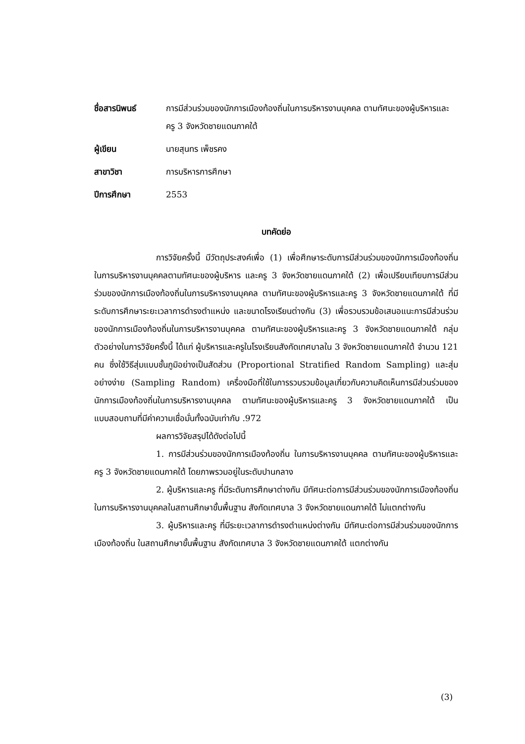ชื่อสารนิพนธ์
การมีส่วนร่วมของนักการเมืองท้องถิ่นในการบริหารงานบุคคล ตามทัศนะของผู้บริหารและครู 3 จังหวัดชายแดนภาคใต้
ผู้เขียน
นายสุนทร เพ็ชรคง
สาขาวิชา
การบริหารการศึกษา
ปีการศึกษา
2553
บทคัดย่อ
การวิจัยครั้งนี้ มีวัตถุประสงค์เพื่อ (1) เพื่อศึกษาระดับการมีส่วนร่วมของนักการเมืองท้องถิ่น ในการบริหารงานบุคคลตามทัศนะของผู้บริหาร และครู 3 จังหวัดชายแดนภาคใต้ (2) เพื่อเปรียบเทียบการมีส่วนร่วมของนักการเมืองท้องถิ่นในการบริหารงานบุคคล ตามทัศนะของผู้บริหารและครู 3 จังหวัดชายแดนภาคใต้ ที่มีระดับการศึกษาระยะเวลาการดำรงตำแหน่ง และขนาดโรงเรียนต่างกัน (3) เพื่อรวบรวมข้อเสนอแนะการมีส่วนร่วมของนักการเมืองท้องถิ่นในการบริหารงานบุคคล ตามทัศนะของผู้บริหารและครู 3 จังหวัดชายแดนภาคใต้ กลุ่มตัวอย่างในการวิจัยครั้งนี้ ได้แก่ ผู้บริหารและครูในโรงเรียนสังกัดเทศบาลใน 3 จังหวัดชายแดนภาคใต้ จำนวน 121 คน ซึ่งใช้วิธีสุ่มแบบชั้นภูมิอย่างเป็นสัดส่วน (Proportional Stratified Random Sampling) และสุ่มอย่างง่าย (Sampling Random) เครื่องมือที่ใช้ในการรวบรวมข้อมูลเกี่ยวกับความคิดเห็นการมีส่วนร่วมของนักการเมืองท้องถิ่นในการบริหารงานบุคคล ตามทัศนะของผู้บริหารและครู 3 จังหวัดชายแดนภาคใต้ เป็นแบบสอบถามที่มีค่าความเชื่อมั่นทั้งฉบับเท่ากับ .972
ผลการวิจัยสรุปได้ดังต่อไปนี้
1. การมีส่วนร่วมของนักการเมืองท้องถิ่น ในการบริหารงานบุคคล ตามทัศนะของผู้บริหารและครู 3 จังหวัดชายแดนภาคใต้ โดยภาพรวมอยู่ในระดับปานกลาง
2. ผู้บริหารและครู ที่มีระดับการศึกษาต่างกัน มีทัศนะต่อการมีส่วนร่วมของนักการเมืองท้องถิ่น ในการบริหารงานบุคคลในสถานศึกษาขั้นพื้นฐาน สังกัดเทศบาล 3 จังหวัดชายแดนภาคใต้ ไม่แตกต่างกัน
3. ผู้บริหารและครู ที่มีระยะเวลาการดำรงตำแหน่งต่างกัน มีทัศนะต่อการมีส่วนร่วมของนักการเมืองท้องถิ่น ในสถานศึกษาขั้นพื้นฐาน สังกัดเทศบาล 3 จังหวัดชายแดนภาคใต้ แตกต่างกัน
(3)